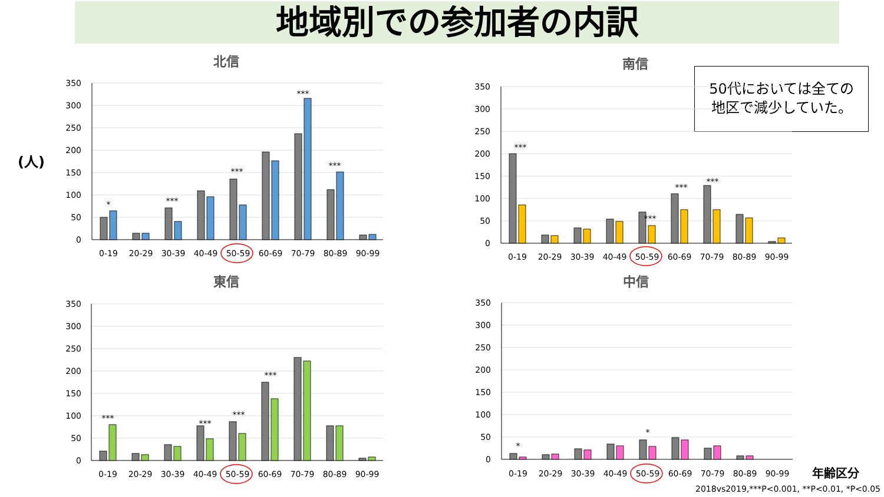地域別での参加者の内訳
(人)
50代においては全ての
地区で減少していた。
年齢区分
2018vs2019,***P<0.001, **P<0.01, *P<0.05
北信
350
300
250
200
150
100
50
0
*
***
***
***
***
0-19
20-29
30-39
40-49
50-59
60-69
70-79
80-89
90-99
東信
350
300
250
200
150
100
50
0
***
***
***
***
0-19
20-29
30-39
40-49
50-59
60-69
70-79
80-89
90-99
南信
350
300
250
200
150
100
50
0
***
***
***
***
0-19
20-29
30-39
40-49
50-59
60-69
70-79
80-89
90-99
中信
350
300
250
200
150
100
50
0
*
*
0-19
20-29
30-39
40-49
50-59
60-69
70-79
80-89
90-99